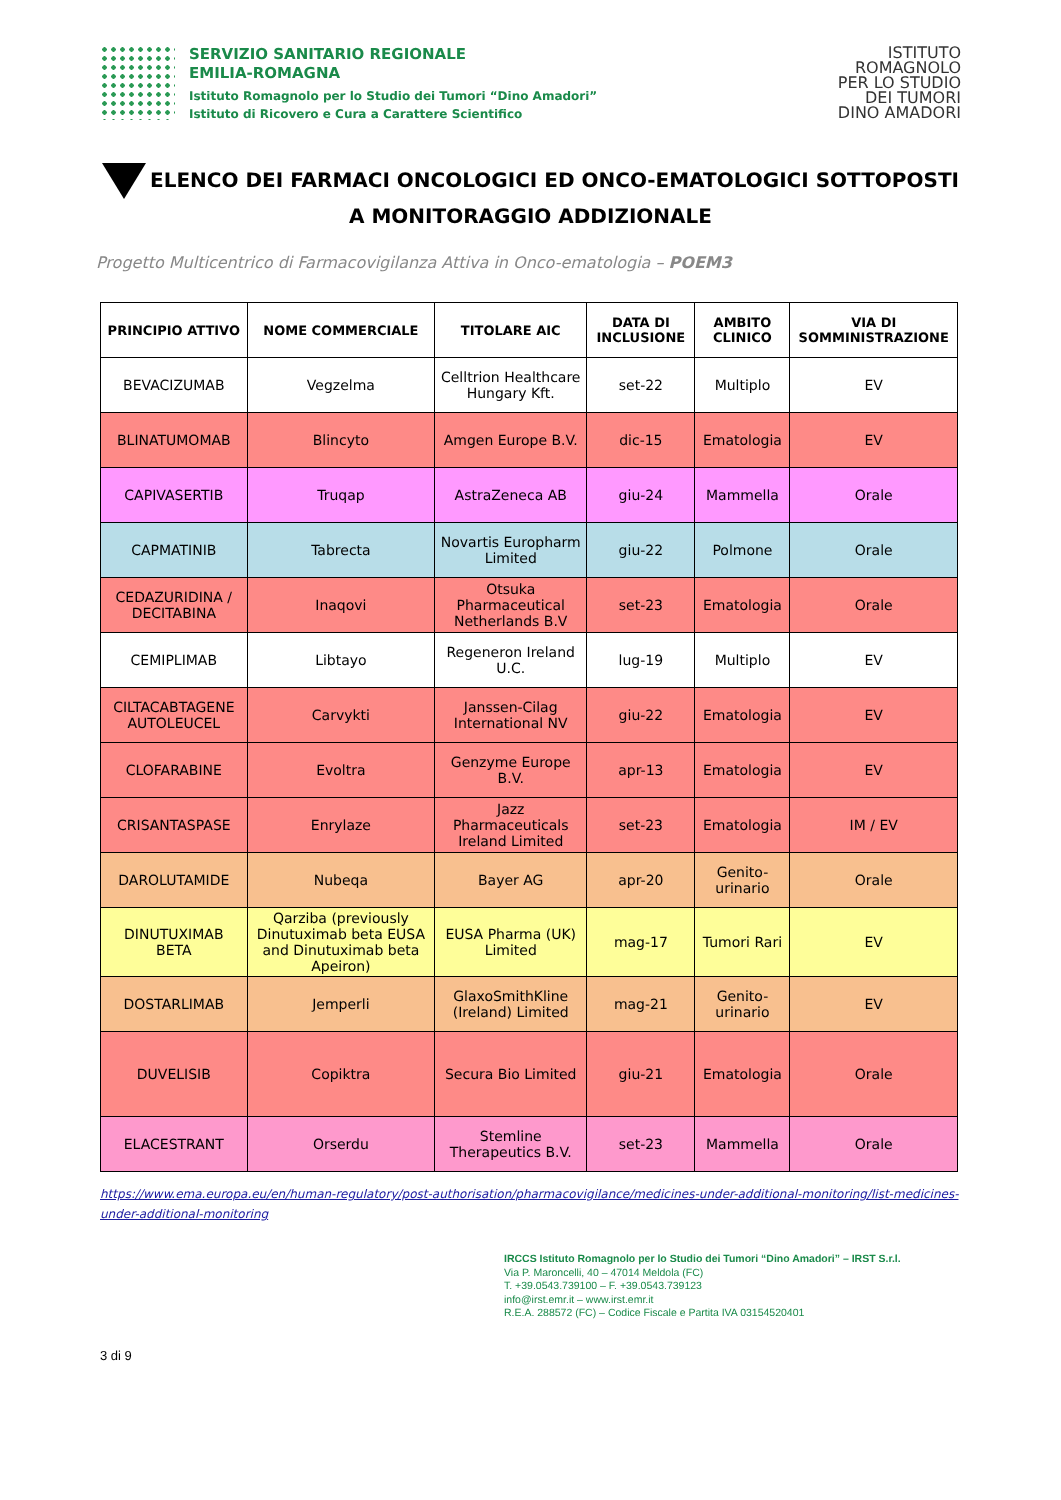SERVIZIO SANITARIO REGIONALE
EMILIA-ROMAGNA
Istituto Romagnolo per lo Studio dei Tumori “Dino Amadori”
Istituto di Ricovero e Cura a Carattere Scientifico
ISTITUTO
ROMAGNOLO
PER LO STUDIO
DEI TUMORI
DINO AMADORI
ELENCO DEI FARMACI ONCOLOGICI ED ONCO-EMATOLOGICI SOTTOPOSTI A MONITORAGGIO ADDIZIONALE
Progetto Multicentrico di Farmacovigilanza Attiva in Onco-ematologia – POEM3
| PRINCIPIO ATTIVO | NOME COMMERCIALE | TITOLARE AIC | DATA DI INCLUSIONE | AMBITO CLINICO | VIA DI SOMMINISTRAZIONE |
| --- | --- | --- | --- | --- | --- |
| BEVACIZUMAB | Vegzelma | Celltrion Healthcare Hungary Kft. | set-22 | Multiplo | EV |
| BLINATUMOMAB | Blincyto | Amgen Europe B.V. | dic-15 | Ematologia | EV |
| CAPIVASERTIB | Truqap | AstraZeneca AB | giu-24 | Mammella | Orale |
| CAPMATINIB | Tabrecta | Novartis Europharm Limited | giu-22 | Polmone | Orale |
| CEDAZURIDINA / DECITABINA | Inaqovi | Otsuka Pharmaceutical Netherlands B.V | set-23 | Ematologia | Orale |
| CEMIPLIMAB | Libtayo | Regeneron Ireland U.C. | lug-19 | Multiplo | EV |
| CILTACABTAGENE AUTOLEUCEL | Carvykti | Janssen-Cilag International NV | giu-22 | Ematologia | EV |
| CLOFARABINE | Evoltra | Genzyme Europe B.V. | apr-13 | Ematologia | EV |
| CRISANTASPASE | Enrylaze | Jazz Pharmaceuticals Ireland Limited | set-23 | Ematologia | IM / EV |
| DAROLUTAMIDE | Nubeqa | Bayer AG | apr-20 | Genito-urinario | Orale |
| DINUTUXIMAB BETA | Qarziba (previously Dinutuximab beta EUSA and Dinutuximab beta Apeiron) | EUSA Pharma (UK) Limited | mag-17 | Tumori Rari | EV |
| DOSTARLIMAB | Jemperli | GlaxoSmithKline (Ireland) Limited | mag-21 | Genito-urinario | EV |
| DUVELISIB | Copiktra | Secura Bio Limited | giu-21 | Ematologia | Orale |
| ELACESTRANT | Orserdu | Stemline Therapeutics B.V. | set-23 | Mammella | Orale |
https://www.ema.europa.eu/en/human-regulatory/post-authorisation/pharmacovigilance/medicines-under-additional-monitoring/list-medicines-under-additional-monitoring
IRCCS Istituto Romagnolo per lo Studio dei Tumori “Dino Amadori” – IRST S.r.l.
Via P. Maroncelli, 40 – 47014 Meldola (FC)
T. +39.0543.739100 – F. +39.0543.739123
info@irst.emr.it – www.irst.emr.it
R.E.A. 288572 (FC) – Codice Fiscale e Partita IVA 03154520401
3 di 9